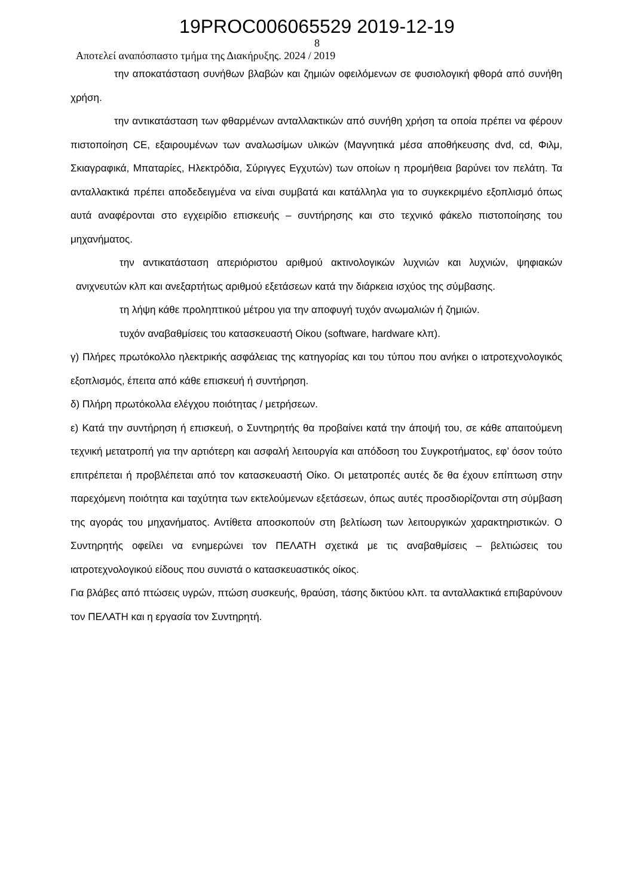19PROC006065529 2019-12-19
8
Αποτελεί αναπόσπαστο τμήμα της Διακήρυξης. 2024 / 2019
την αποκατάσταση συνήθων βλαβών και ζημιών οφειλόμενων σε φυσιολογική φθορά από συνήθη χρήση.
την αντικατάσταση των φθαρμένων ανταλλακτικών από συνήθη χρήση τα οποία πρέπει να φέρουν πιστοποίηση CE, εξαιρουμένων των αναλωσίμων υλικών (Μαγνητικά μέσα αποθήκευσης dvd, cd, Φιλμ, Σκιαγραφικά, Μπαταρίες, Ηλεκτρόδια, Σύριγγες Εγχυτών) των οποίων η προμήθεια βαρύνει τον πελάτη. Τα ανταλλακτικά πρέπει αποδεδειγμένα να είναι συμβατά και κατάλληλα για το συγκεκριμένο εξοπλισμό όπως αυτά αναφέρονται στο εγχειρίδιο επισκευής – συντήρησης και στο τεχνικό φάκελο πιστοποίησης του μηχανήματος.
την αντικατάσταση απεριόριστου αριθμού ακτινολογικών λυχνιών και λυχνιών, ψηφιακών ανιχνευτών κλπ και ανεξαρτήτως αριθμού εξετάσεων κατά την διάρκεια ισχύος της σύμβασης.
τη λήψη κάθε προληπτικού μέτρου για την αποφυγή τυχόν ανωμαλιών ή ζημιών.
τυχόν αναβαθμίσεις του κατασκευαστή Οίκου (software, hardware κλπ).
γ) Πλήρες πρωτόκολλο ηλεκτρικής ασφάλειας της κατηγορίας και του τύπου που ανήκει ο ιατροτεχνολογικός εξοπλισμός, έπειτα από κάθε επισκευή ή συντήρηση.
δ) Πλήρη πρωτόκολλα ελέγχου ποιότητας / μετρήσεων.
ε) Κατά την συντήρηση ή επισκευή, ο Συντηρητής θα προβαίνει κατά την άποψή του, σε κάθε απαιτούμενη τεχνική μετατροπή για την αρτιότερη και ασφαλή λειτουργία και απόδοση του Συγκροτήματος, εφ’ όσον τούτο επιτρέπεται ή προβλέπεται από τον κατασκευαστή Οίκο. Οι μετατροπές αυτές δε θα έχουν επίπτωση στην παρεχόμενη ποιότητα και ταχύτητα των εκτελούμενων εξετάσεων, όπως αυτές προσδιορίζονται στη σύμβαση της αγοράς του μηχανήματος. Αντίθετα αποσκοπούν στη βελτίωση των λειτουργικών χαρακτηριστικών. Ο Συντηρητής οφείλει να ενημερώνει τον ΠΕΛΑΤΗ σχετικά με τις αναβαθμίσεις – βελτιώσεις του ιατροτεχνολογικού είδους που συνιστά ο κατασκευαστικός οίκος.
Για βλάβες από πτώσεις υγρών, πτώση συσκευής, θραύση, τάσης δικτύου κλπ. τα ανταλλακτικά επιβαρύνουν τον ΠΕΛΑΤΗ και η εργασία τον Συντηρητή.